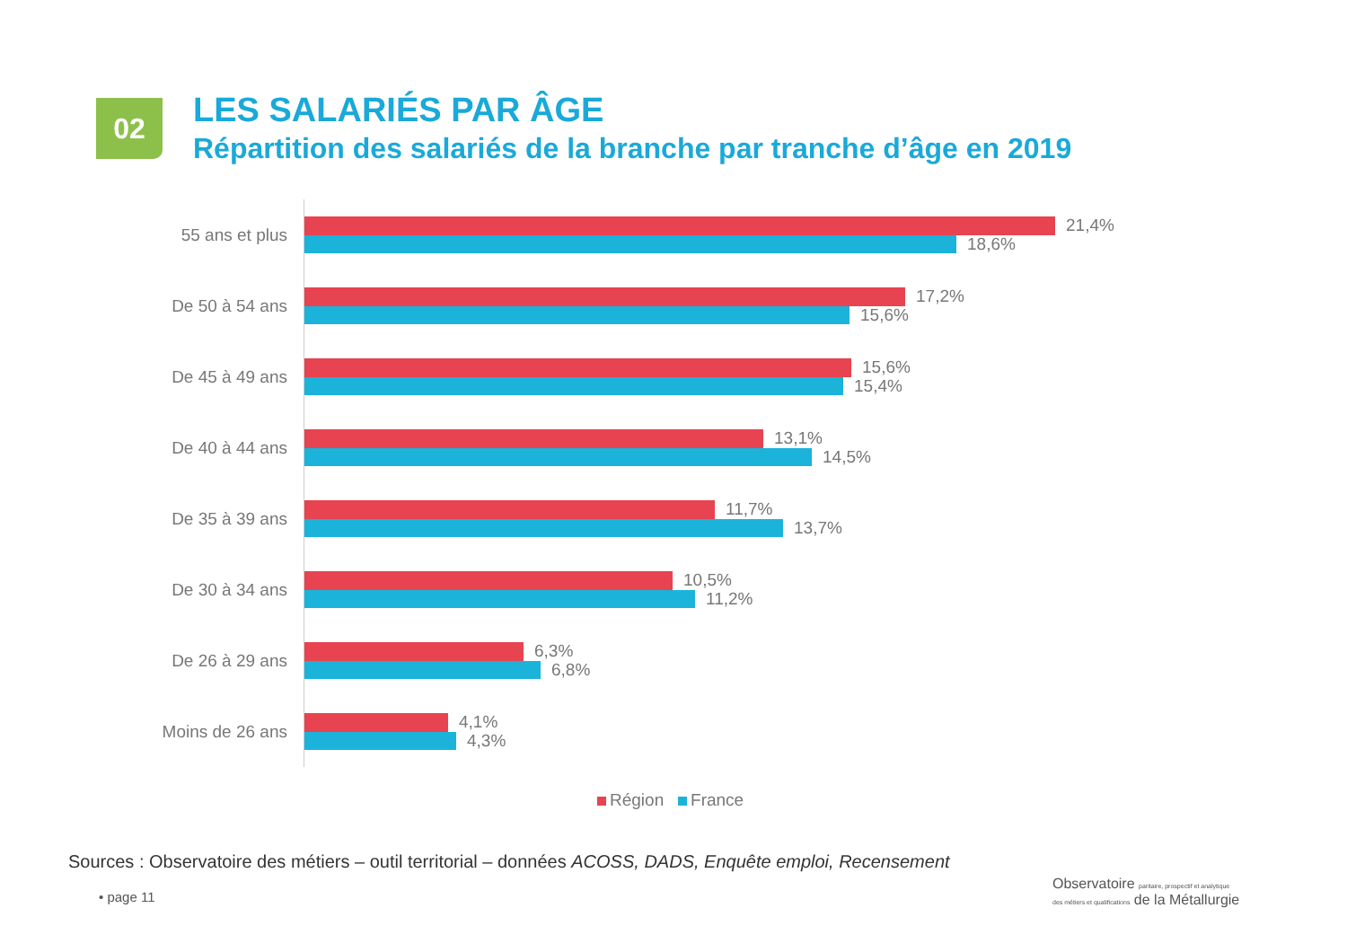02
LES SALARIÉS PAR ÂGE
Répartition des salariés de la branche par tranche d’âge en 2019
55 ans et plus
21,4%
18,6%
De 50 à 54 ans
17,2%
15,6%
De 45 à 49 ans
15,6%
15,4%
De 40 à 44 ans
13,1%
14,5%
De 35 à 39 ans
11,7%
13,7%
De 30 à 34 ans
10,5%
11,2%
De 26 à 29 ans
6,3%
6,8%
Moins de 26 ans
4,1%
4,3%
Région France
Sources : Observatoire des métiers – outil territorial – données ACOSS, DADS, Enquête emploi, Recensement
• page 11
Observatoire paritaire, prospectif et analytique
des métiers et qualifications de la Métallurgie